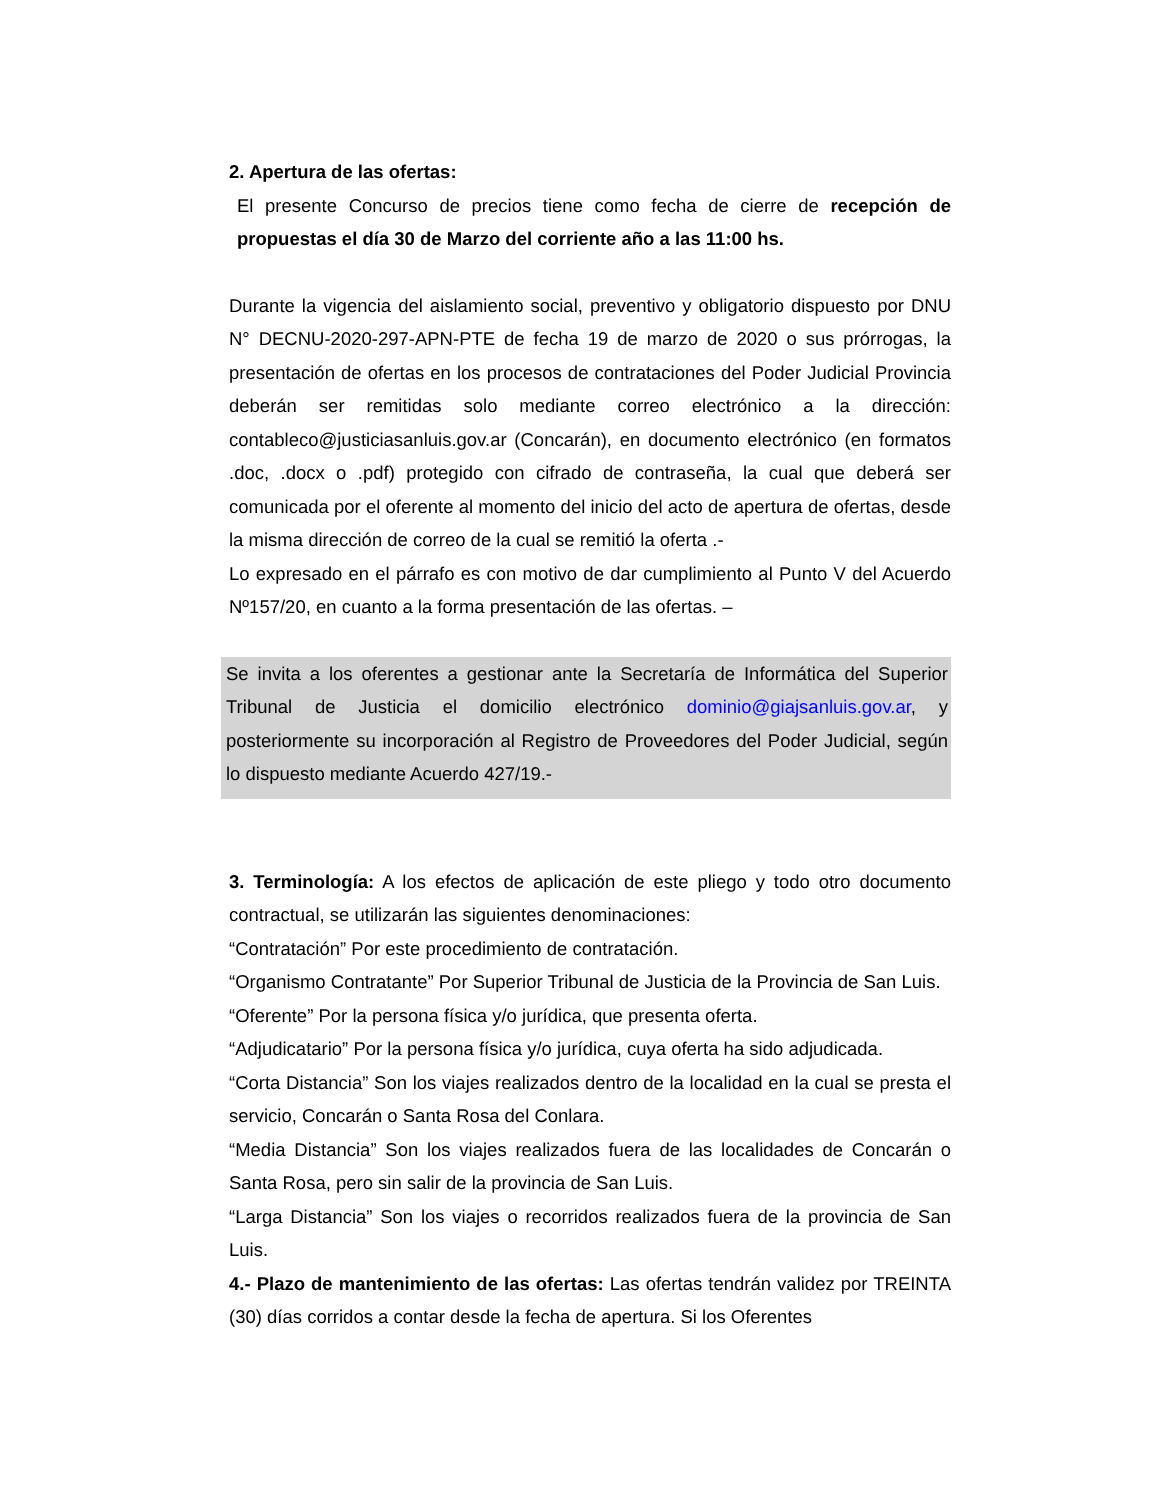2. Apertura de las ofertas:
El presente Concurso de precios tiene como fecha de cierre de recepción de propuestas el día 30 de Marzo del corriente año a las 11:00 hs.
Durante la vigencia del aislamiento social, preventivo y obligatorio dispuesto por DNU N° DECNU-2020-297-APN-PTE de fecha 19 de marzo de 2020 o sus prórrogas, la presentación de ofertas en los procesos de contrataciones del Poder Judicial Provincia deberán ser remitidas solo mediante correo electrónico a la dirección: contableco@justiciasanluis.gov.ar (Concarán), en documento electrónico (en formatos .doc, .docx o .pdf) protegido con cifrado de contraseña, la cual que deberá ser comunicada por el oferente al momento del inicio del acto de apertura de ofertas, desde la misma dirección de correo de la cual se remitió la oferta .-
Lo expresado en el párrafo es con motivo de dar cumplimiento al Punto V del Acuerdo Nº157/20, en cuanto a la forma presentación de las ofertas. –
Se invita a los oferentes a gestionar ante la Secretaría de Informática del Superior Tribunal de Justicia el domicilio electrónico dominio@giajsanluis.gov.ar, y posteriormente su incorporación al Registro de Proveedores del Poder Judicial, según lo dispuesto mediante Acuerdo 427/19.-
3. Terminología: A los efectos de aplicación de este pliego y todo otro documento contractual, se utilizarán las siguientes denominaciones:
“Contratación” Por este procedimiento de contratación.
“Organismo Contratante” Por Superior Tribunal de Justicia de la Provincia de San Luis.
“Oferente” Por la persona física y/o jurídica, que presenta oferta.
“Adjudicatario” Por la persona física y/o jurídica, cuya oferta ha sido adjudicada.
“Corta Distancia” Son los viajes realizados dentro de la localidad en la cual se presta el servicio, Concarán o Santa Rosa del Conlara.
“Media Distancia” Son los viajes realizados fuera de las localidades de Concarán o Santa Rosa, pero sin salir de la provincia de San Luis.
“Larga Distancia” Son los viajes o recorridos realizados fuera de la provincia de San Luis.
4.- Plazo de mantenimiento de las ofertas: Las ofertas tendrán validez por TREINTA (30) días corridos a contar desde la fecha de apertura. Si los Oferentes